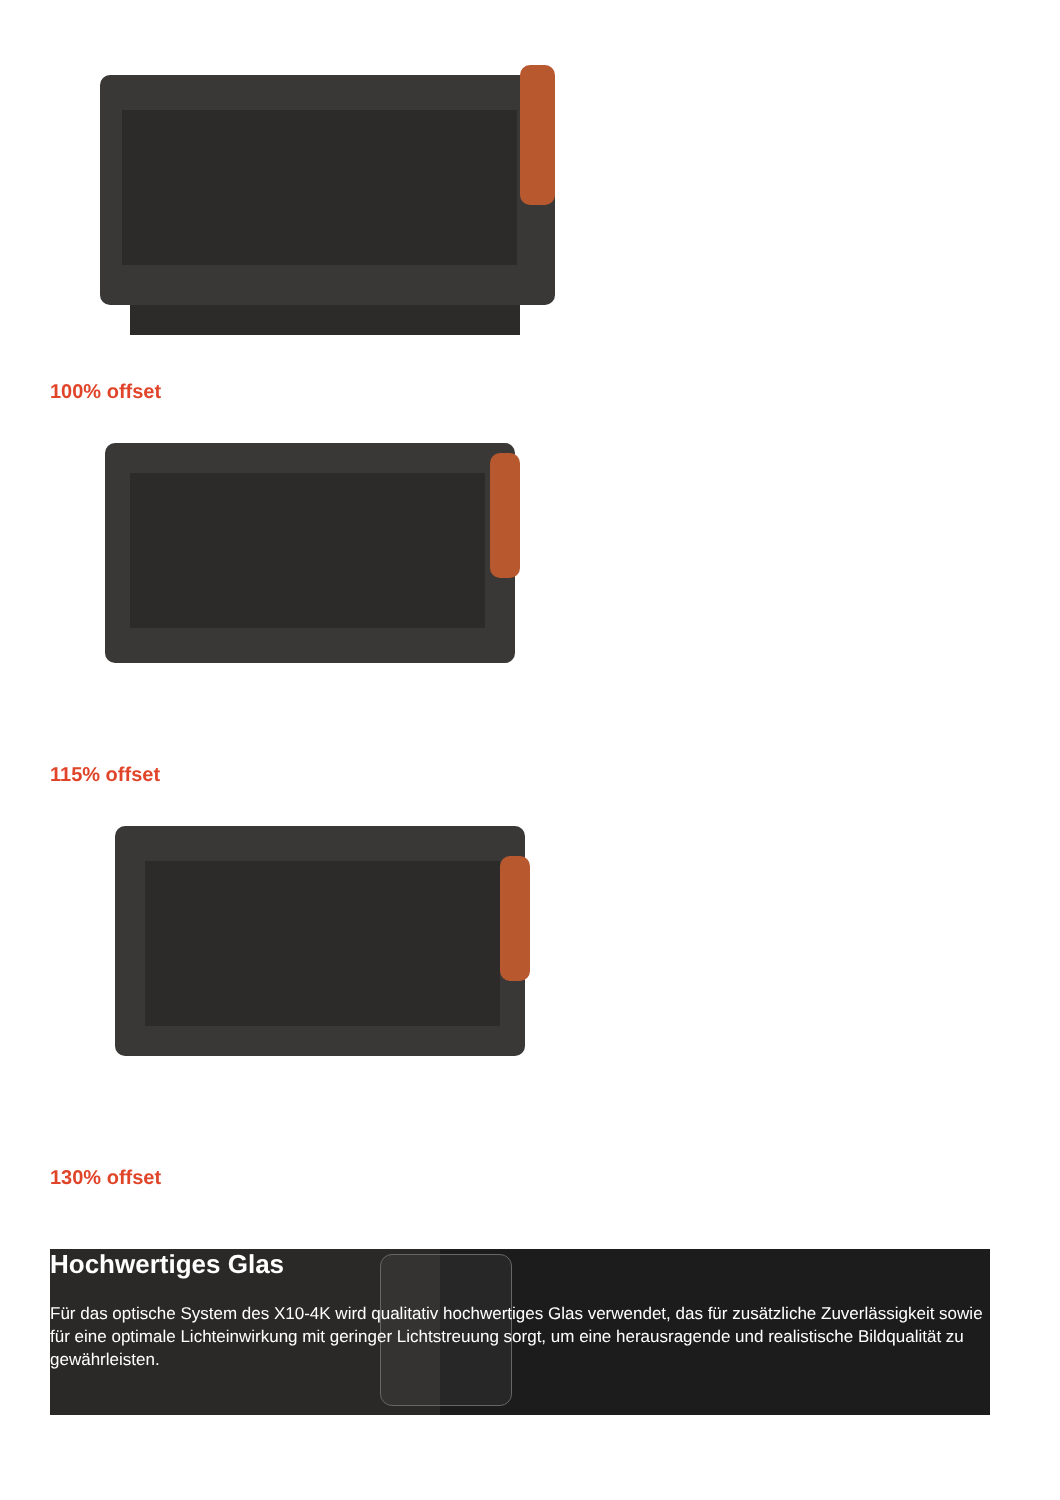100% offset
115% offset
130% offset
Hochwertiges Glas
Für das optische System des X10-4K wird qualitativ hochwertiges Glas verwendet, das für zusätzliche Zuverlässigkeit sowie für eine optimale Lichteinwirkung mit geringer Lichtstreuung sorgt, um eine herausragende und realistische Bildqualität zu gewährleisten.